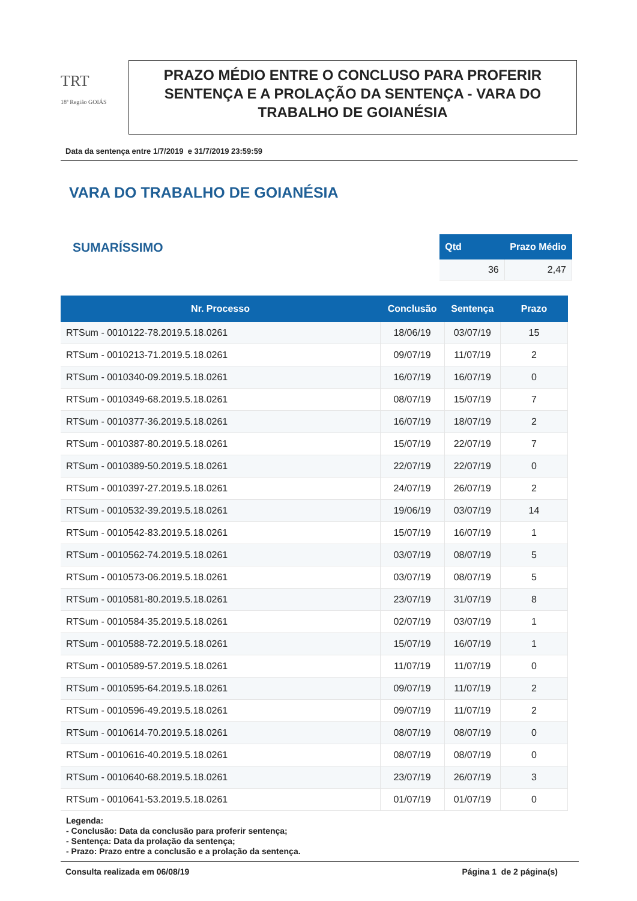TRT
18ª Região GOIÁS
PRAZO MÉDIO ENTRE O CONCLUSO PARA PROFERIR SENTENÇA E A PROLAÇÃO DA SENTENÇA - VARA DO TRABALHO DE GOIANÉSIA
Data da sentença entre 1/7/2019 e 31/7/2019 23:59:59
VARA DO TRABALHO DE GOIANÉSIA
SUMARÍSSIMO
| Qtd | Prazo Médio |
| --- | --- |
| 36 | 2,47 |
| Nr. Processo | Conclusão | Sentença | Prazo |
| --- | --- | --- | --- |
| RTSum - 0010122-78.2019.5.18.0261 | 18/06/19 | 03/07/19 | 15 |
| RTSum - 0010213-71.2019.5.18.0261 | 09/07/19 | 11/07/19 | 2 |
| RTSum - 0010340-09.2019.5.18.0261 | 16/07/19 | 16/07/19 | 0 |
| RTSum - 0010349-68.2019.5.18.0261 | 08/07/19 | 15/07/19 | 7 |
| RTSum - 0010377-36.2019.5.18.0261 | 16/07/19 | 18/07/19 | 2 |
| RTSum - 0010387-80.2019.5.18.0261 | 15/07/19 | 22/07/19 | 7 |
| RTSum - 0010389-50.2019.5.18.0261 | 22/07/19 | 22/07/19 | 0 |
| RTSum - 0010397-27.2019.5.18.0261 | 24/07/19 | 26/07/19 | 2 |
| RTSum - 0010532-39.2019.5.18.0261 | 19/06/19 | 03/07/19 | 14 |
| RTSum - 0010542-83.2019.5.18.0261 | 15/07/19 | 16/07/19 | 1 |
| RTSum - 0010562-74.2019.5.18.0261 | 03/07/19 | 08/07/19 | 5 |
| RTSum - 0010573-06.2019.5.18.0261 | 03/07/19 | 08/07/19 | 5 |
| RTSum - 0010581-80.2019.5.18.0261 | 23/07/19 | 31/07/19 | 8 |
| RTSum - 0010584-35.2019.5.18.0261 | 02/07/19 | 03/07/19 | 1 |
| RTSum - 0010588-72.2019.5.18.0261 | 15/07/19 | 16/07/19 | 1 |
| RTSum - 0010589-57.2019.5.18.0261 | 11/07/19 | 11/07/19 | 0 |
| RTSum - 0010595-64.2019.5.18.0261 | 09/07/19 | 11/07/19 | 2 |
| RTSum - 0010596-49.2019.5.18.0261 | 09/07/19 | 11/07/19 | 2 |
| RTSum - 0010614-70.2019.5.18.0261 | 08/07/19 | 08/07/19 | 0 |
| RTSum - 0010616-40.2019.5.18.0261 | 08/07/19 | 08/07/19 | 0 |
| RTSum - 0010640-68.2019.5.18.0261 | 23/07/19 | 26/07/19 | 3 |
| RTSum - 0010641-53.2019.5.18.0261 | 01/07/19 | 01/07/19 | 0 |
Legenda:
- Conclusão: Data da conclusão para proferir sentença;
- Sentença: Data da prolação da sentença;
- Prazo: Prazo entre a conclusão e a prolação da sentença.
Consulta realizada em 06/08/19 Página 1 de 2 página(s)